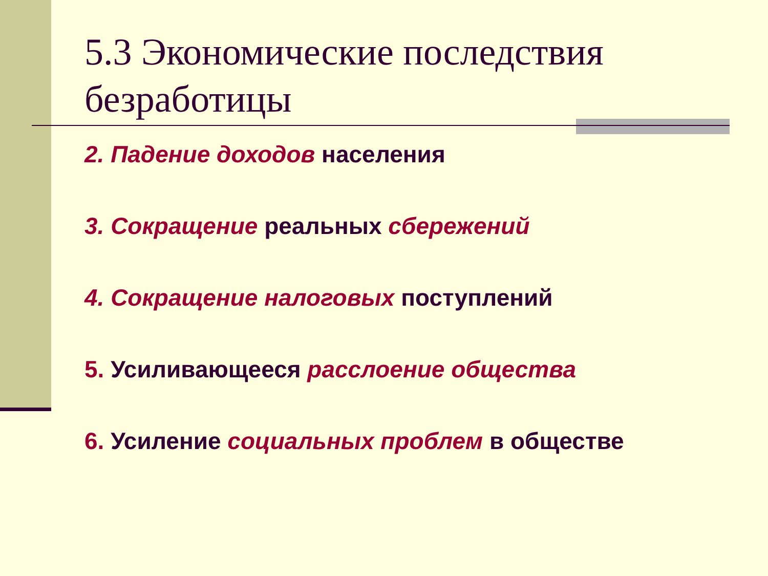5.3 Экономические последствия безработицы
2. Падение доходов населения
3. Сокращение реальных сбережений
4. Сокращение налоговых поступлений
5. Усиливающееся расслоение общества
6. Усиление социальных проблем в обществе